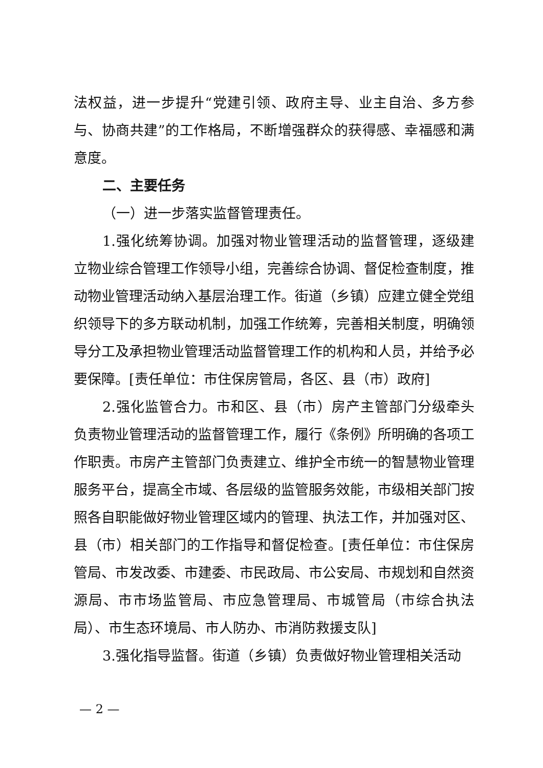法权益，进一步提升“党建引领、政府主导、业主自治、多方参与、协商共建”的工作格局，不断增强群众的获得感、幸福感和满意度。
二、主要任务
（一）进一步落实监督管理责任。
1.强化统筹协调。加强对物业管理活动的监督管理，逐级建立物业综合管理工作领导小组，完善综合协调、督促检查制度，推动物业管理活动纳入基层治理工作。街道（乡镇）应建立健全党组织领导下的多方联动机制，加强工作统筹，完善相关制度，明确领导分工及承担物业管理活动监督管理工作的机构和人员，并给予必要保障。[责任单位：市住保房管局，各区、县（市）政府]
2.强化监管合力。市和区、县（市）房产主管部门分级牵头负责物业管理活动的监督管理工作，履行《条例》所明确的各项工作职责。市房产主管部门负责建立、维护全市统一的智慧物业管理服务平台，提高全市域、各层级的监管服务效能，市级相关部门按照各自职能做好物业管理区域内的管理、执法工作，并加强对区、县（市）相关部门的工作指导和督促检查。[责任单位：市住保房管局、市发改委、市建委、市民政局、市公安局、市规划和自然资源局、市市场监管局、市应急管理局、市城管局（市综合执法局）、市生态环境局、市人防办、市消防救援支队]
3.强化指导监督。街道（乡镇）负责做好物业管理相关活动
— 2 —